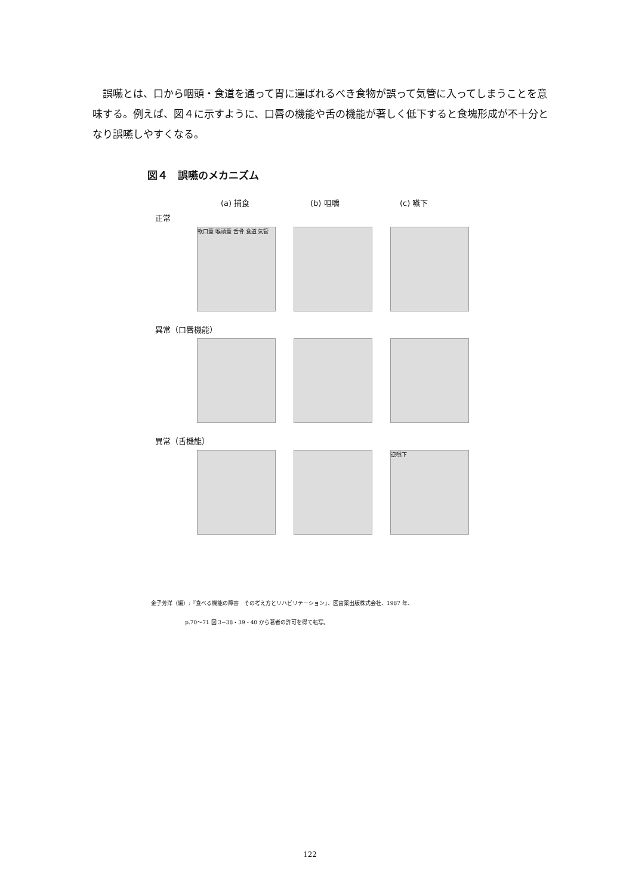誤嚥とは、口から咽頭・食道を通って胃に運ばれるべき食物が誤って気管に入ってしまうことを意味する。例えば、図４に示すように、口唇の機能や舌の機能が著しく低下すると食塊形成が不十分となり誤嚥しやすくなる。
図４　誤嚥のメカニズム
(a) 捕食 (b) 咀嚼 (c) 嚥下
正常
軟口蓋 喉頭蓋 舌骨 食道 気管
異常（口唇機能）
異常（舌機能）
逆嚥下
金子芳洋（編）:『食べる機能の障害　その考え方とリハビリテーション』、医歯薬出版株式会社、1987 年、
p.70〜71 図 3−38・39・40 から著者の許可を得て転写。
122